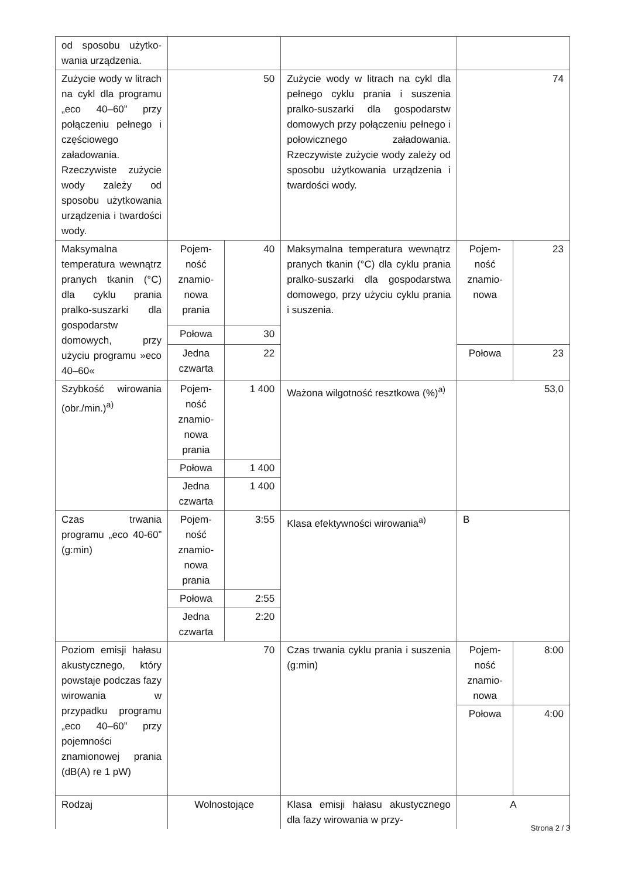| od sposobu użytko­wania urządzenia. | | | | | |
| Zużycie wody w litrach na cykl dla programu „eco 40–60” przy połączeniu pełnego i częściowego załadowania. Rzeczywiste zużycie wody zależy od sposobu użytkowania urządzenia i twardości wody. | 50 | | Zużycie wody w litrach na cykl dla pełnego cyklu prania i suszenia pralko-suszarki dla gospodarstw domowych przy połączeniu pełnego i połowicznego załadowania. Rzeczywiste zużycie wody zależy od sposobu użytkowania urządzenia i twardości wody. | 74 | |
| Maksymalna temperatura wewnątrz pranych tkanin (°C) dla cyklu prania pralko-suszarki dla gospodarstw domowych, przy użyciu programu »eco 40–60« | Pojem­ność znamio­nowa prania | 40 | Maksymalna temperatura wewnątrz pranych tkanin (°C) dla cyklu prania pralko-suszarki dla gospodarstwa domowego, przy użyciu cyklu prania i suszenia. | Pojem­ność znamio­nowa | 23 |
| | Połowa | 30 | | | |
| | Jedna czwarta | 22 | | Połowa | 23 |
| Szybkość wirowania (obr./min.)<sup>a)</sup> | Pojem­ność znamio­nowa prania | 1 400 | Ważona wilgotność resztkowa (%)<sup>a)</sup> | 53,0 | |
| | Połowa | 1 400 | | | |
| | Jedna czwarta | 1 400 | | | |
| Czas trwania programu „eco 40-60” (g:min) | Pojem­ność znamio­nowa prania | 3:55 | Klasa efektywności wirowania<sup>a)</sup> | B | |
| | Połowa | 2:55 | | | |
| | Jedna czwarta | 2:20 | | | |
| Poziom emisji hałasu akustycznego, który powstaje podczas fazy wirowania w przypadku programu „eco 40–60” przy pojemności znamionowej prania (dB(A) re 1 pW) | 70 | | Czas trwania cyklu prania i suszenia (g:min) | Pojem­ność znamio­nowa | 8:00 |
| | | | | Połowa | 4:00 |
| Rodzaj | Wolnostojące | | Klasa emisji hałasu akustycznego dla fazy wirowania w przy- | A | |
Strona 2 / 3